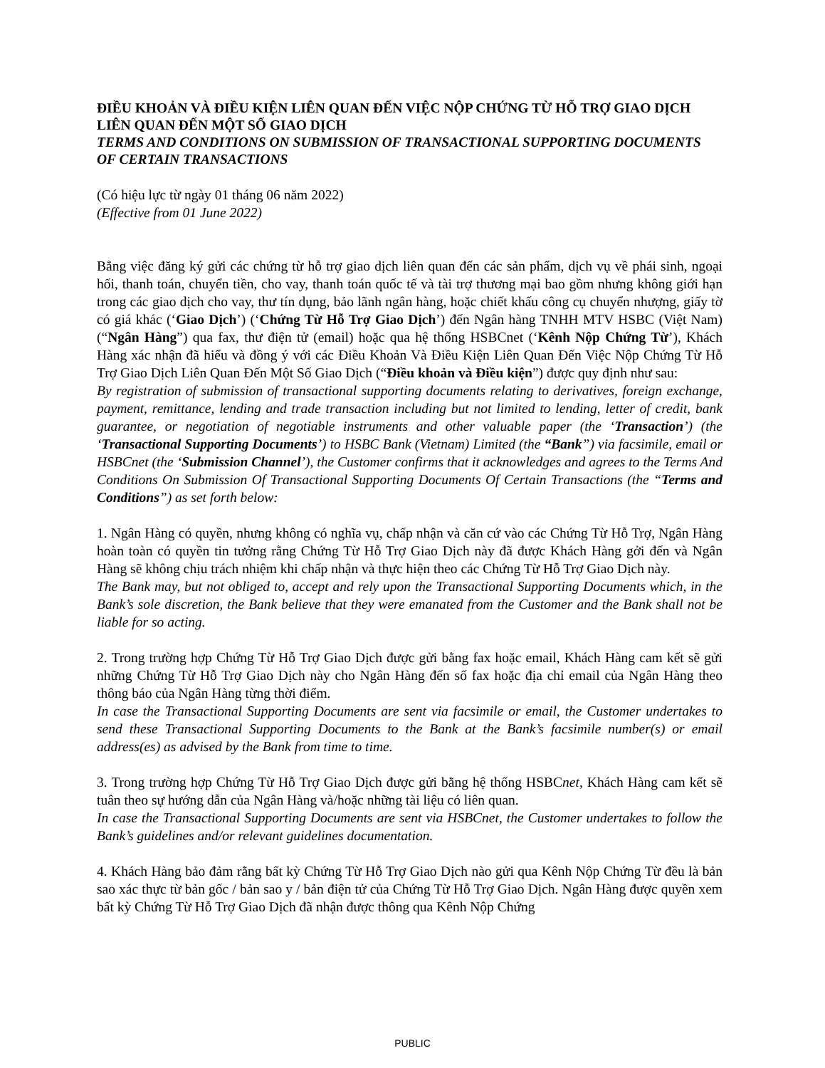ĐIỀU KHOẢN VÀ ĐIỀU KIỆN LIÊN QUAN ĐẾN VIỆC NỘP CHỨNG TỪ HỖ TRỢ GIAO DỊCH LIÊN QUAN ĐẾN MỘT SỐ GIAO DỊCH
TERMS AND CONDITIONS ON SUBMISSION OF TRANSACTIONAL SUPPORTING DOCUMENTS OF CERTAIN TRANSACTIONS
(Có hiệu lực từ ngày 01 tháng 06 năm 2022)
(Effective from 01 June 2022)
Bằng việc đăng ký gửi các chứng từ hỗ trợ giao dịch liên quan đến các sản phẩm, dịch vụ về phái sinh, ngoại hối, thanh toán, chuyển tiền, cho vay, thanh toán quốc tế và tài trợ thương mại bao gồm nhưng không giới hạn trong các giao dịch cho vay, thư tín dụng, bảo lãnh ngân hàng, hoặc chiết khấu công cụ chuyển nhượng, giấy tờ có giá khác (‘Giao Dịch’) (‘Chứng Từ Hỗ Trợ Giao Dịch’) đến Ngân hàng TNHH MTV HSBC (Việt Nam) (“Ngân Hàng”) qua fax, thư điện tử (email) hoặc qua hệ thống HSBCnet (‘Kênh Nộp Chứng Từ’), Khách Hàng xác nhận đã hiểu và đồng ý với các Điều Khoản Và Điều Kiện Liên Quan Đến Việc Nộp Chứng Từ Hỗ Trợ Giao Dịch Liên Quan Đến Một Số Giao Dịch (“Điều khoản và Điều kiện”) được quy định như sau:
By registration of submission of transactional supporting documents relating to derivatives, foreign exchange, payment, remittance, lending and trade transaction including but not limited to lending, letter of credit, bank guarantee, or negotiation of negotiable instruments and other valuable paper (the ‘Transaction’) (the ‘Transactional Supporting Documents’) to HSBC Bank (Vietnam) Limited (the “Bank”) via facsimile, email or HSBCnet (the ‘Submission Channel’), the Customer confirms that it acknowledges and agrees to the Terms And Conditions On Submission Of Transactional Supporting Documents Of Certain Transactions (the “Terms and Conditions”) as set forth below:
1. Ngân Hàng có quyền, nhưng không có nghĩa vụ, chấp nhận và căn cứ vào các Chứng Từ Hỗ Trợ, Ngân Hàng hoàn toàn có quyền tin tưởng rằng Chứng Từ Hỗ Trợ Giao Dịch này đã được Khách Hàng gởi đến và Ngân Hàng sẽ không chịu trách nhiệm khi chấp nhận và thực hiện theo các Chứng Từ Hỗ Trợ Giao Dịch này.
The Bank may, but not obliged to, accept and rely upon the Transactional Supporting Documents which, in the Bank’s sole discretion, the Bank believe that they were emanated from the Customer and the Bank shall not be liable for so acting.
2. Trong trường hợp Chứng Từ Hỗ Trợ Giao Dịch được gửi bằng fax hoặc email, Khách Hàng cam kết sẽ gửi những Chứng Từ Hỗ Trợ Giao Dịch này cho Ngân Hàng đến số fax hoặc địa chỉ email của Ngân Hàng theo thông báo của Ngân Hàng từng thời điểm.
In case the Transactional Supporting Documents are sent via facsimile or email, the Customer undertakes to send these Transactional Supporting Documents to the Bank at the Bank’s facsimile number(s) or email address(es) as advised by the Bank from time to time.
3. Trong trường hợp Chứng Từ Hỗ Trợ Giao Dịch được gửi bằng hệ thống HSBCnet, Khách Hàng cam kết sẽ tuân theo sự hướng dẫn của Ngân Hàng và/hoặc những tài liệu có liên quan.
In case the Transactional Supporting Documents are sent via HSBCnet, the Customer undertakes to follow the Bank’s guidelines and/or relevant guidelines documentation.
4. Khách Hàng bảo đảm rằng bất kỳ Chứng Từ Hỗ Trợ Giao Dịch nào gửi qua Kênh Nộp Chứng Từ đều là bản sao xác thực từ bản gốc / bản sao y / bản điện tử của Chứng Từ Hỗ Trợ Giao Dịch. Ngân Hàng được quyền xem bất kỳ Chứng Từ Hỗ Trợ Giao Dịch đã nhận được thông qua Kênh Nộp Chứng
PUBLIC